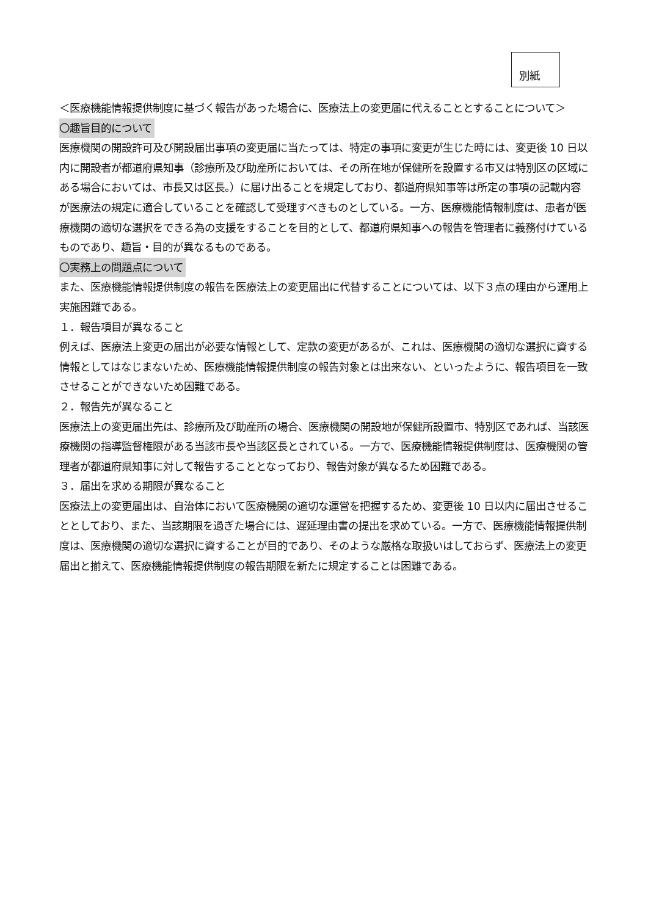別紙
＜医療機能情報提供制度に基づく報告があった場合に、医療法上の変更届に代えることとすることについて＞
〇趣旨目的について
医療機関の開設許可及び開設届出事項の変更届に当たっては、特定の事項に変更が生じた時には、変更後 10 日以内に開設者が都道府県知事（診療所及び助産所においては、その所在地が保健所を設置する市又は特別区の区域にある場合においては、市長又は区長。）に届け出ることを規定しており、都道府県知事等は所定の事項の記載内容が医療法の規定に適合していることを確認して受理すべきものとしている。一方、医療機能情報制度は、患者が医療機関の適切な選択をできる為の支援をすることを目的として、都道府県知事への報告を管理者に義務付けているものであり、趣旨・目的が異なるものである。
〇実務上の問題点について
また、医療機能情報提供制度の報告を医療法上の変更届出に代替することについては、以下３点の理由から運用上実施困難である。
１．報告項目が異なること
例えば、医療法上変更の届出が必要な情報として、定款の変更があるが、これは、医療機関の適切な選択に資する情報としてはなじまないため、医療機能情報提供制度の報告対象とは出来ない、といったように、報告項目を一致させることができないため困難である。
２．報告先が異なること
医療法上の変更届出先は、診療所及び助産所の場合、医療機関の開設地が保健所設置市、特別区であれば、当該医療機関の指導監督権限がある当該市長や当該区長とされている。一方で、医療機能情報提供制度は、医療機関の管理者が都道府県知事に対して報告することとなっており、報告対象が異なるため困難である。
３．届出を求める期限が異なること
医療法上の変更届出は、自治体において医療機関の適切な運営を把握するため、変更後 10 日以内に届出させることとしており、また、当該期限を過ぎた場合には、遅延理由書の提出を求めている。一方で、医療機能情報提供制度は、医療機関の適切な選択に資することが目的であり、そのような厳格な取扱いはしておらず、医療法上の変更届出と揃えて、医療機能情報提供制度の報告期限を新たに規定することは困難である。